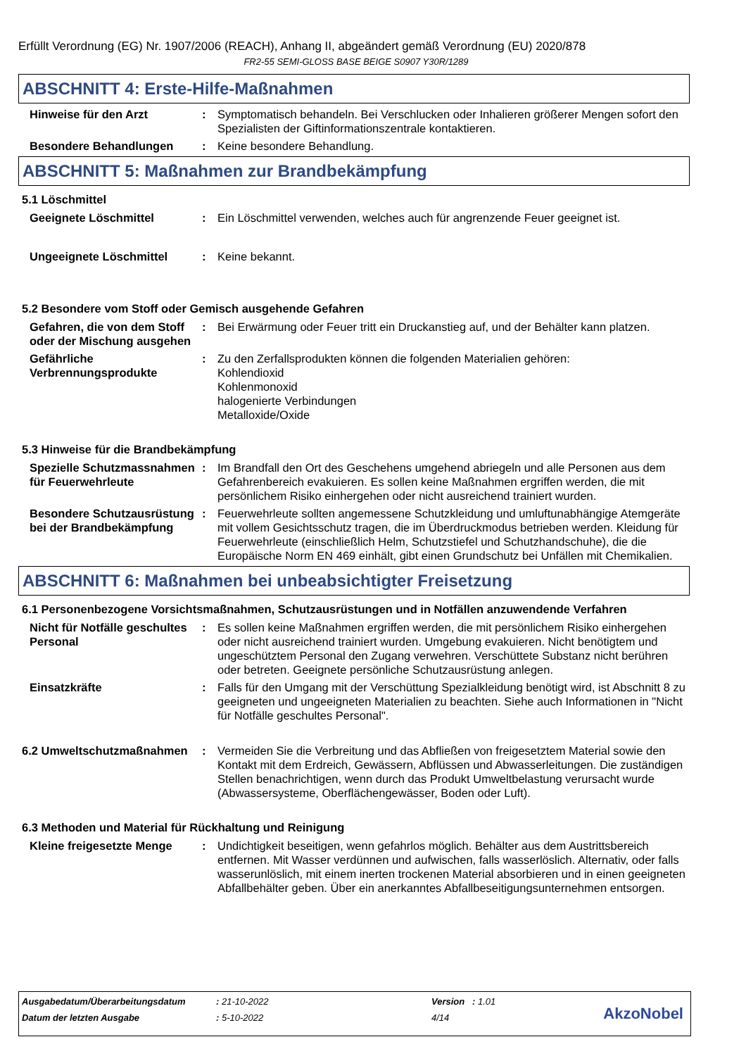Erfüllt Verordnung (EG) Nr. 1907/2006 (REACH), Anhang II, abgeändert gemäß Verordnung (EU) 2020/878
FR2-55 SEMI-GLOSS BASE BEIGE S0907 Y30R/1289
ABSCHNITT 4: Erste-Hilfe-Maßnahmen
Hinweise für den Arzt : Symptomatisch behandeln. Bei Verschlucken oder Inhalieren größerer Mengen sofort den Spezialisten der Giftinformationszentrale kontaktieren.
Besondere Behandlungen : Keine besondere Behandlung.
ABSCHNITT 5: Maßnahmen zur Brandbekämpfung
5.1 Löschmittel
Geeignete Löschmittel : Ein Löschmittel verwenden, welches auch für angrenzende Feuer geeignet ist.
Ungeeignete Löschmittel : Keine bekannt.
5.2 Besondere vom Stoff oder Gemisch ausgehende Gefahren
Gefahren, die von dem Stoff oder der Mischung ausgehen
: Bei Erwärmung oder Feuer tritt ein Druckanstieg auf, und der Behälter kann platzen.
Gefährliche Verbrennungsprodukte
: Zu den Zerfallsprodukten können die folgenden Materialien gehören:
Kohlendioxid
Kohlenmonoxid
halogenierte Verbindungen
Metalloxide/Oxide
5.3 Hinweise für die Brandbekämpfung
Spezielle Schutzmassnahmen für Feuerwehrleute
: Im Brandfall den Ort des Geschehens umgehend abriegeln und alle Personen aus dem Gefahrenbereich evakuieren. Es sollen keine Maßnahmen ergriffen werden, die mit persönlichem Risiko einhergehen oder nicht ausreichend trainiert wurden.
Besondere Schutzausrüstung bei der Brandbekämpfung
: Feuerwehrleute sollten angemessene Schutzkleidung und umluftunabhängige Atemgeräte mit vollem Gesichtsschutz tragen, die im Überdruckmodus betrieben werden. Kleidung für Feuerwehrleute (einschließlich Helm, Schutzstiefel und Schutzhandschuhe), die die Europäische Norm EN 469 einhält, gibt einen Grundschutz bei Unfällen mit Chemikalien.
ABSCHNITT 6: Maßnahmen bei unbeabsichtigter Freisetzung
6.1 Personenbezogene Vorsichtsmaßnahmen, Schutzausrüstungen und in Notfällen anzuwendende Verfahren
Nicht für Notfälle geschultes Personal
: Es sollen keine Maßnahmen ergriffen werden, die mit persönlichem Risiko einhergehen oder nicht ausreichend trainiert wurden. Umgebung evakuieren. Nicht benötigtem und ungeschütztem Personal den Zugang verwehren. Verschüttete Substanz nicht berühren oder betreten. Geeignete persönliche Schutzausrüstung anlegen.
Einsatzkräfte : Falls für den Umgang mit der Verschüttung Spezialkleidung benötigt wird, ist Abschnitt 8 zu geeigneten und ungeeigneten Materialien zu beachten. Siehe auch Informationen in "Nicht für Notfälle geschultes Personal".
6.2 Umweltschutzmaßnahmen : Vermeiden Sie die Verbreitung und das Abfließen von freigesetztem Material sowie den Kontakt mit dem Erdreich, Gewässern, Abflüssen und Abwasserleitungen. Die zuständigen Stellen benachrichtigen, wenn durch das Produkt Umweltbelastung verursacht wurde (Abwassersysteme, Oberflächengewässer, Boden oder Luft).
6.3 Methoden und Material für Rückhaltung und Reinigung
Kleine freigesetzte Menge
: Undichtigkeit beseitigen, wenn gefahrlos möglich. Behälter aus dem Austrittsbereich entfernen. Mit Wasser verdünnen und aufwischen, falls wasserlöslich. Alternativ, oder falls wasserunlöslich, mit einem inerten trockenen Material absorbieren und in einen geeigneten Abfallbehälter geben. Über ein anerkanntes Abfallbeseitigungsunternehmen entsorgen.
| Ausgabedatum/Überarbeitungsdatum | : 21-10-2022 | Version : 1.01 |
| Datum der letzten Ausgabe | : 5-10-2022 | 4/14 |
AkzoNobel